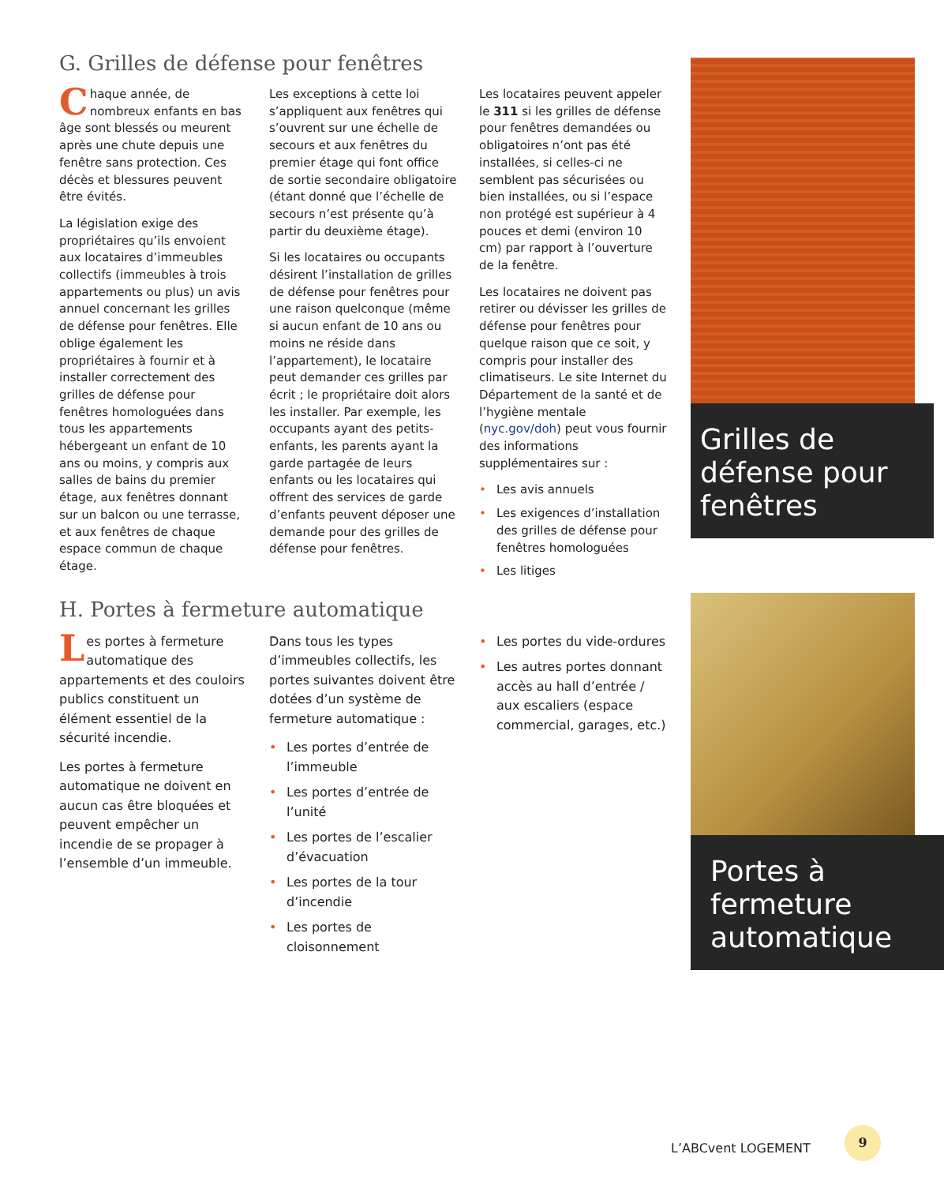G. Grilles de défense pour fenêtres
Chaque année, de nombreux enfants en bas âge sont blessés ou meurent après une chute depuis une fenêtre sans protection. Ces décès et blessures peuvent être évités.
La législation exige des propriétaires qu’ils envoient aux locataires d’immeubles collectifs (immeubles à trois appartements ou plus) un avis annuel concernant les grilles de défense pour fenêtres. Elle oblige également les propriétaires à fournir et à installer correctement des grilles de défense pour fenêtres homologuées dans tous les appartements hébergeant un enfant de 10 ans ou moins, y compris aux salles de bains du premier étage, aux fenêtres donnant sur un balcon ou une terrasse, et aux fenêtres de chaque espace commun de chaque étage.
Les exceptions à cette loi s’appliquent aux fenêtres qui s’ouvrent sur une échelle de secours et aux fenêtres du premier étage qui font office de sortie secondaire obligatoire (étant donné que l’échelle de secours n’est présente qu’à partir du deuxième étage).
Si les locataires ou occupants désirent l’installation de grilles de défense pour fenêtres pour une raison quelconque (même si aucun enfant de 10 ans ou moins ne réside dans l’appartement), le locataire peut demander ces grilles par écrit ; le propriétaire doit alors les installer. Par exemple, les occupants ayant des petits-enfants, les parents ayant la garde partagée de leurs enfants ou les locataires qui offrent des services de garde d’enfants peuvent déposer une demande pour des grilles de défense pour fenêtres.
Les locataires peuvent appeler le 311 si les grilles de défense pour fenêtres demandées ou obligatoires n’ont pas été installées, si celles-ci ne semblent pas sécurisées ou bien installées, ou si l’espace non protégé est supérieur à 4 pouces et demi (environ 10 cm) par rapport à l’ouverture de la fenêtre.
Les locataires ne doivent pas retirer ou dévisser les grilles de défense pour fenêtres pour quelque raison que ce soit, y compris pour installer des climatiseurs. Le site Internet du Département de la santé et de l’hygiène mentale (nyc.gov/doh) peut vous fournir des informations supplémentaires sur :
Les avis annuels
Les exigences d’installation des grilles de défense pour fenêtres homologuées
Les litiges
H. Portes à fermeture automatique
Les portes à fermeture automatique des appartements et des couloirs publics constituent un élément essentiel de la sécurité incendie.
Les portes à fermeture automatique ne doivent en aucun cas être bloquées et peuvent empêcher un incendie de se propager à l’ensemble d’un immeuble.
Dans tous les types d’immeubles collectifs, les portes suivantes doivent être dotées d’un système de fermeture automatique :
Les portes d’entrée de l’immeuble
Les portes d’entrée de l’unité
Les portes de l’escalier d’évacuation
Les portes de la tour d’incendie
Les portes de cloisonnement
Les portes du vide-ordures
Les autres portes donnant accès au hall d’entrée / aux escaliers (espace commercial, garages, etc.)
Grilles de défense pour fenêtres
Portes à fermeture automatique
L’ABCvent LOGEMENT
9